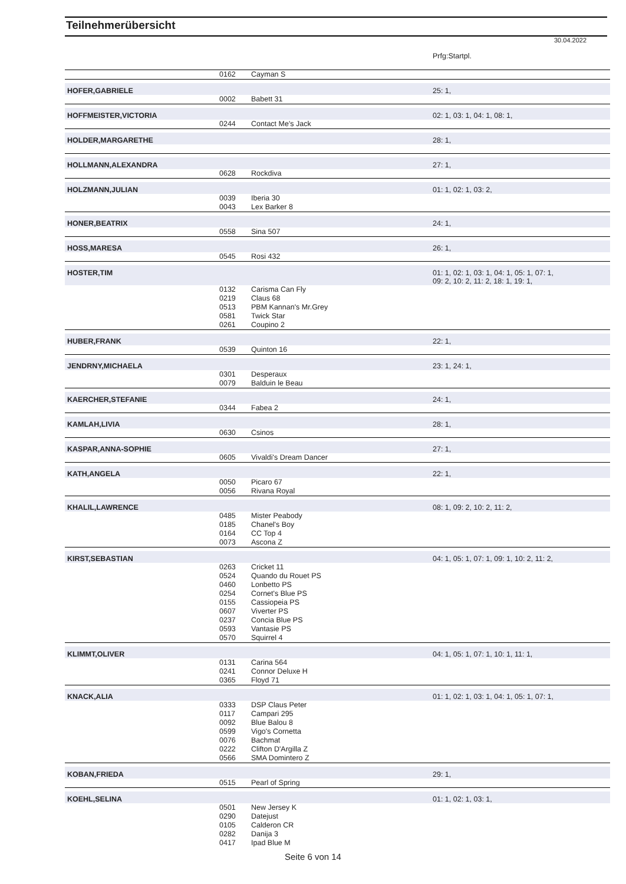Teilnehmerübersicht
30.04.2022
| | | | Prfg:Startpl. |
| | 0162 | Cayman S | |
| HOFER,GABRIELE | | | 25: 1, |
| | 0002 | Babett 31 | |
| HOFFMEISTER,VICTORIA | | | 02: 1, 03: 1, 04: 1, 08: 1, |
| | 0244 | Contact Me's Jack | |
| HOLDER,MARGARETHE | | | 28: 1, |
| HOLLMANN,ALEXANDRA | | | 27: 1, |
| | 0628 | Rockdiva | |
| HOLZMANN,JULIAN | | | 01: 1, 02: 1, 03: 2, |
| | 0039 | Iberia 30 | |
| | 0043 | Lex Barker 8 | |
| HONER,BEATRIX | | | 24: 1, |
| | 0558 | Sina 507 | |
| HOSS,MARESA | | | 26: 1, |
| | 0545 | Rosi 432 | |
| HOSTER,TIM | | | 01: 1, 02: 1, 03: 1, 04: 1, 05: 1, 07: 1, 09: 2, 10: 2, 11: 2, 18: 1, 19: 1, |
| | 0132 | Carisma Can Fly | |
| | 0219 | Claus 68 | |
| | 0513 | PBM Kannan's Mr.Grey | |
| | 0581 | Twick Star | |
| | 0261 | Coupino 2 | |
| HUBER,FRANK | | | 22: 1, |
| | 0539 | Quinton 16 | |
| JENDRNY,MICHAELA | | | 23: 1, 24: 1, |
| | 0301 | Desperaux | |
| | 0079 | Balduin le Beau | |
| KAERCHER,STEFANIE | | | 24: 1, |
| | 0344 | Fabea 2 | |
| KAMLAH,LIVIA | | | 28: 1, |
| | 0630 | Csinos | |
| KASPAR,ANNA-SOPHIE | | | 27: 1, |
| | 0605 | Vivaldi's Dream Dancer | |
| KATH,ANGELA | | | 22: 1, |
| | 0050 | Picaro 67 | |
| | 0056 | Rivana Royal | |
| KHALIL,LAWRENCE | | | 08: 1, 09: 2, 10: 2, 11: 2, |
| | 0485 | Mister Peabody | |
| | 0185 | Chanel's Boy | |
| | 0164 | CC Top 4 | |
| | 0073 | Ascona Z | |
| KIRST,SEBASTIAN | | | 04: 1, 05: 1, 07: 1, 09: 1, 10: 2, 11: 2, |
| | 0263 | Cricket 11 | |
| | 0524 | Quando du Rouet PS | |
| | 0460 | Lonbetto PS | |
| | 0254 | Cornet's Blue PS | |
| | 0155 | Cassiopeia PS | |
| | 0607 | Viverter PS | |
| | 0237 | Concia Blue PS | |
| | 0593 | Vantasie PS | |
| | 0570 | Squirrel 4 | |
| KLIMMT,OLIVER | | | 04: 1, 05: 1, 07: 1, 10: 1, 11: 1, |
| | 0131 | Carina 564 | |
| | 0241 | Connor Deluxe H | |
| | 0365 | Floyd 71 | |
| KNACK,ALIA | | | 01: 1, 02: 1, 03: 1, 04: 1, 05: 1, 07: 1, |
| | 0333 | DSP Claus Peter | |
| | 0117 | Campari 295 | |
| | 0092 | Blue Balou 8 | |
| | 0599 | Vigo's Cornetta | |
| | 0076 | Bachmat | |
| | 0222 | Clifton D'Argilla Z | |
| | 0566 | SMA Domintero Z | |
| KOBAN,FRIEDA | | | 29: 1, |
| | 0515 | Pearl of Spring | |
| KOEHL,SELINA | | | 01: 1, 02: 1, 03: 1, |
| | 0501 | New Jersey K | |
| | 0290 | Datejust | |
| | 0105 | Calderon CR | |
| | 0282 | Danija 3 | |
| | 0417 | Ipad Blue M | |
Seite 6 von 14